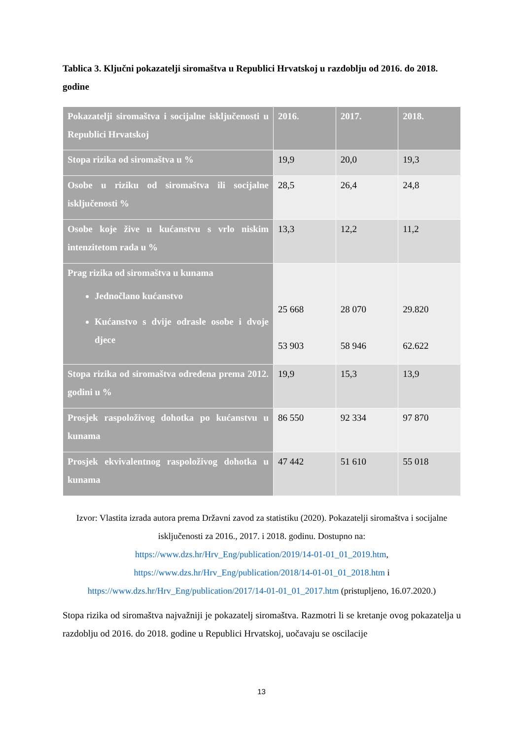Tablica 3. Ključni pokazatelji siromaštva u Republici Hrvatskoj u razdoblju od 2016. do 2018. godine
| Pokazatelji siromaštva i socijalne isključenosti u Republici Hrvatskoj | 2016. | 2017. | 2018. |
| --- | --- | --- | --- |
| Stopa rizika od siromaštva u % | 19,9 | 20,0 | 19,3 |
| Osobe u riziku od siromaštva ili socijalne isključenosti % | 28,5 | 26,4 | 24,8 |
| Osobe koje žive u kućanstvu s vrlo niskim intenzitetom rada u % | 13,3 | 12,2 | 11,2 |
| Prag rizika od siromaštva u kunama Jednočlano kućanstvo Kućanstvo s dvije odrasle osobe i dvoje djece | 25 668 53 903 | 28 070 58 946 | 29.820 62.622 |
| Stopa rizika od siromaštva određena prema 2012. godini u % | 19,9 | 15,3 | 13,9 |
| Prosjek raspoloživog dohotka po kućanstvu u kunama | 86 550 | 92 334 | 97 870 |
| Prosjek ekvivalentnog raspoloživog dohotka u kunama | 47 442 | 51 610 | 55 018 |
Izvor: Vlastita izrada autora prema Državni zavod za statistiku (2020). Pokazatelji siromaštva i socijalne isključenosti za 2016., 2017. i 2018. godinu. Dostupno na:
https://www.dzs.hr/Hrv_Eng/publication/2019/14-01-01_01_2019.htm,
https://www.dzs.hr/Hrv_Eng/publication/2018/14-01-01_01_2018.htm i
https://www.dzs.hr/Hrv_Eng/publication/2017/14-01-01_01_2017.htm (pristupljeno, 16.07.2020.)
Stopa rizika od siromaštva najvažniji je pokazatelj siromaštva. Razmotri li se kretanje ovog pokazatelja u razdoblju od 2016. do 2018. godine u Republici Hrvatskoj, uočavaju se oscilacije
13